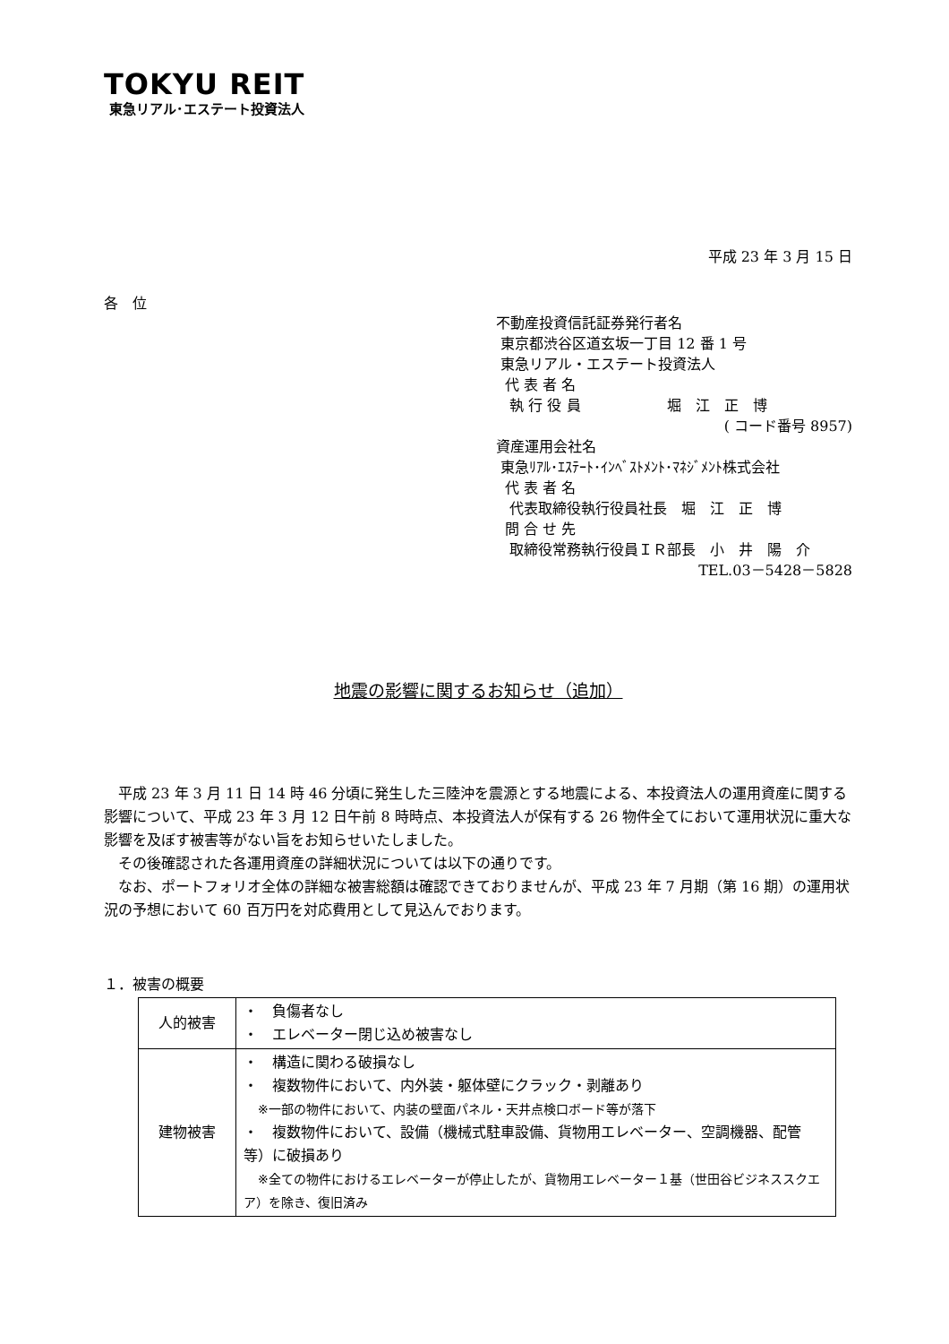TOKYU REIT
東急リアル･エステート投資法人
平成 23 年 3 月 15 日
各　位
不動産投資信託証券発行者名
東京都渋谷区道玄坂一丁目 12 番 1 号
東急リアル・エステート投資法人
代 表 者 名
執 行 役 員　　　　　　堀　江　正　博
( コード番号 8957)
資産運用会社名
東急ﾘｱﾙ･ｴｽﾃｰﾄ･ｲﾝﾍﾞｽﾄﾒﾝﾄ･ﾏﾈｼﾞﾒﾝﾄ株式会社
代 表 者 名
代表取締役執行役員社長　堀　江　正　博
問 合 せ 先
取締役常務執行役員ＩＲ部長　小　井　陽　介
TEL.03－5428－5828
地震の影響に関するお知らせ（追加）
平成 23 年 3 月 11 日 14 時 46 分頃に発生した三陸沖を震源とする地震による、本投資法人の運用資産に関する影響について、平成 23 年 3 月 12 日午前 8 時時点、本投資法人が保有する 26 物件全てにおいて運用状況に重大な影響を及ぼす被害等がない旨をお知らせいたしました。
その後確認された各運用資産の詳細状況については以下の通りです。
なお、ポートフォリオ全体の詳細な被害総額は確認できておりませんが、平成 23 年 7 月期（第 16 期）の運用状況の予想において 60 百万円を対応費用として見込んでおります。
１．被害の概要
| 人的被害 | ・ 負傷者なし ・ エレベーター閉じ込め被害なし |
| 建物被害 | ・ 構造に関わる破損なし ・ 複数物件において、内外装・躯体壁にクラック・剥離あり ※一部の物件において、内装の壁面パネル・天井点検口ボード等が落下 ・ 複数物件において、設備（機械式駐車設備、貨物用エレベーター、空調機器、配管等）に破損あり ※全ての物件におけるエレベーターが停止したが、貨物用エレベーター１基（世田谷ビジネススクエア）を除き、復旧済み |